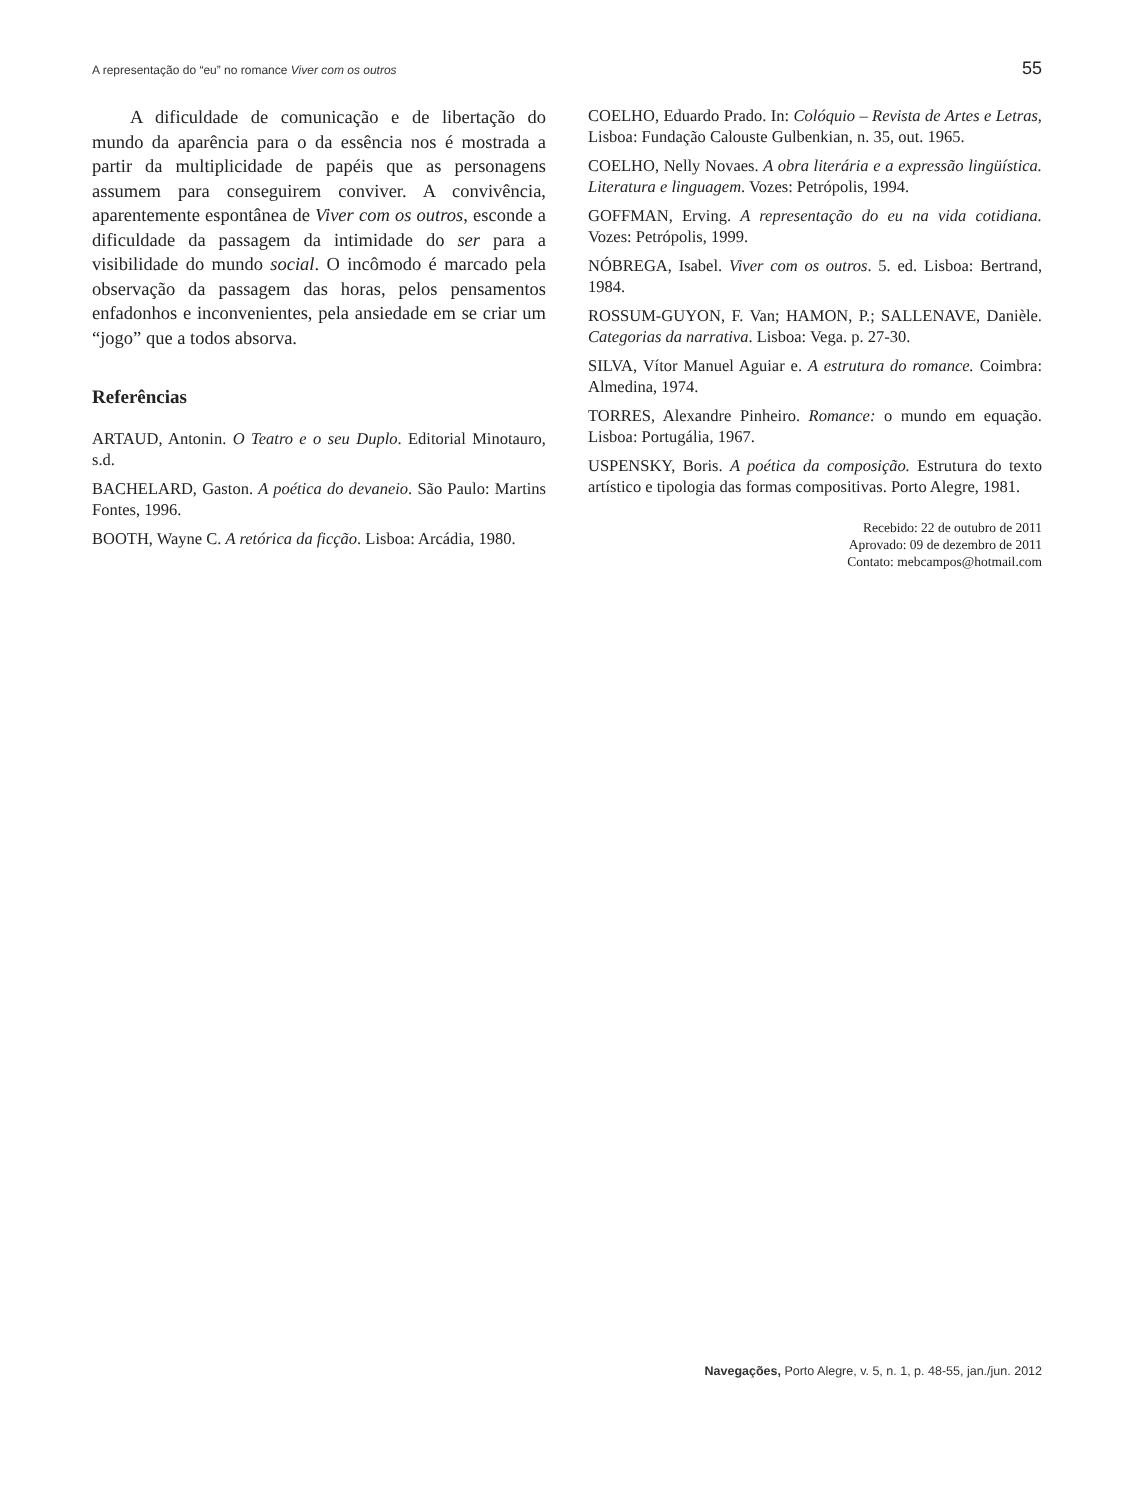A representação do “eu” no romance Viver com os outros 55
A dificuldade de comunicação e de libertação do mundo da aparência para o da essência nos é mostrada a partir da multiplicidade de papéis que as personagens assumem para conseguirem conviver. A convivência, aparentemente espontânea de Viver com os outros, esconde a dificuldade da passagem da intimidade do ser para a visibilidade do mundo social. O incômodo é marcado pela observação da passagem das horas, pelos pensamentos enfadonhos e inconvenientes, pela ansiedade em se criar um “jogo” que a todos absorva.
Referências
ARTAUD, Antonin. O Teatro e o seu Duplo. Editorial Minotauro, s.d.
BACHELARD, Gaston. A poética do devaneio. São Paulo: Martins Fontes, 1996.
BOOTH, Wayne C. A retórica da ficção. Lisboa: Arcádia, 1980.
COELHO, Eduardo Prado. In: Colóquio – Revista de Artes e Letras, Lisboa: Fundação Calouste Gulbenkian, n. 35, out. 1965.
COELHO, Nelly Novaes. A obra literária e a expressão lingüística. Literatura e linguagem. Vozes: Petrópolis, 1994.
GOFFMAN, Erving. A representação do eu na vida cotidiana. Vozes: Petrópolis, 1999.
NÓBREGA, Isabel. Viver com os outros. 5. ed. Lisboa: Bertrand, 1984.
ROSSUM-GUYON, F. Van; HAMON, P.; SALLENAVE, Danièle. Categorias da narrativa. Lisboa: Vega. p. 27-30.
SILVA, Vítor Manuel Aguiar e. A estrutura do romance. Coimbra: Almedina, 1974.
TORRES, Alexandre Pinheiro. Romance: o mundo em equação. Lisboa: Portugália, 1967.
USPENSKY, Boris. A poética da composição. Estrutura do texto artístico e tipologia das formas compositivas. Porto Alegre, 1981.
Recebido: 22 de outubro de 2011
Aprovado: 09 de dezembro de 2011
Contato: mebcampos@hotmail.com
Navegações, Porto Alegre, v. 5, n. 1, p. 48-55, jan./jun. 2012